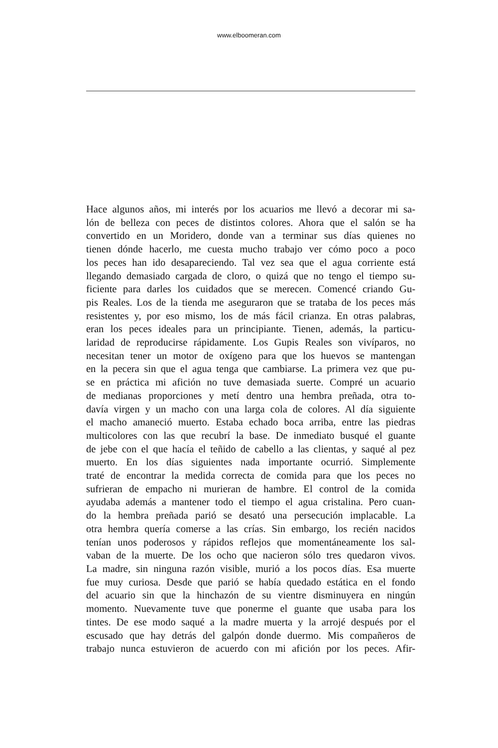www.elboomeran.com
Hace algunos años, mi interés por los acuarios me llevó a decorar mi sa-
lón de belleza con peces de distintos colores. Ahora que el salón se ha
convertido en un Moridero, donde van a terminar sus días quienes no
tienen dónde hacerlo, me cuesta mucho trabajo ver cómo poco a poco
los peces han ido desapareciendo. Tal vez sea que el agua corriente está
llegando demasiado cargada de cloro, o quizá que no tengo el tiempo su-
ficiente para darles los cuidados que se merecen. Comencé criando Gu-
pis Reales. Los de la tienda me aseguraron que se trataba de los peces más
resistentes y, por eso mismo, los de más fácil crianza. En otras palabras,
eran los peces ideales para un principiante. Tienen, además, la particu-
laridad de reproducirse rápidamente. Los Gupis Reales son vivíparos, no
necesitan tener un motor de oxígeno para que los huevos se mantengan
en la pecera sin que el agua tenga que cambiarse. La primera vez que pu-
se en práctica mi afición no tuve demasiada suerte. Compré un acuario
de medianas proporciones y metí dentro una hembra preñada, otra to-
davía virgen y un macho con una larga cola de colores. Al día siguiente
el macho amaneció muerto. Estaba echado boca arriba, entre las piedras
multicolores con las que recubrí la base. De inmediato busqué el guante
de jebe con el que hacía el teñido de cabello a las clientas, y saqué al pez
muerto. En los días siguientes nada importante ocurrió. Simplemente
traté de encontrar la medida correcta de comida para que los peces no
sufrieran de empacho ni murieran de hambre. El control de la comida
ayudaba además a mantener todo el tiempo el agua cristalina. Pero cuan-
do la hembra preñada parió se desató una persecución implacable. La
otra hembra quería comerse a las crías. Sin embargo, los recién nacidos
tenían unos poderosos y rápidos reflejos que momentáneamente los sal-
vaban de la muerte. De los ocho que nacieron sólo tres quedaron vivos.
La madre, sin ninguna razón visible, murió a los pocos días. Esa muerte
fue muy curiosa. Desde que parió se había quedado estática en el fondo
del acuario sin que la hinchazón de su vientre disminuyera en ningún
momento. Nuevamente tuve que ponerme el guante que usaba para los
tintes. De ese modo saqué a la madre muerta y la arrojé después por el
escusado que hay detrás del galpón donde duermo. Mis compañeros de
trabajo nunca estuvieron de acuerdo con mi afición por los peces. Afir-